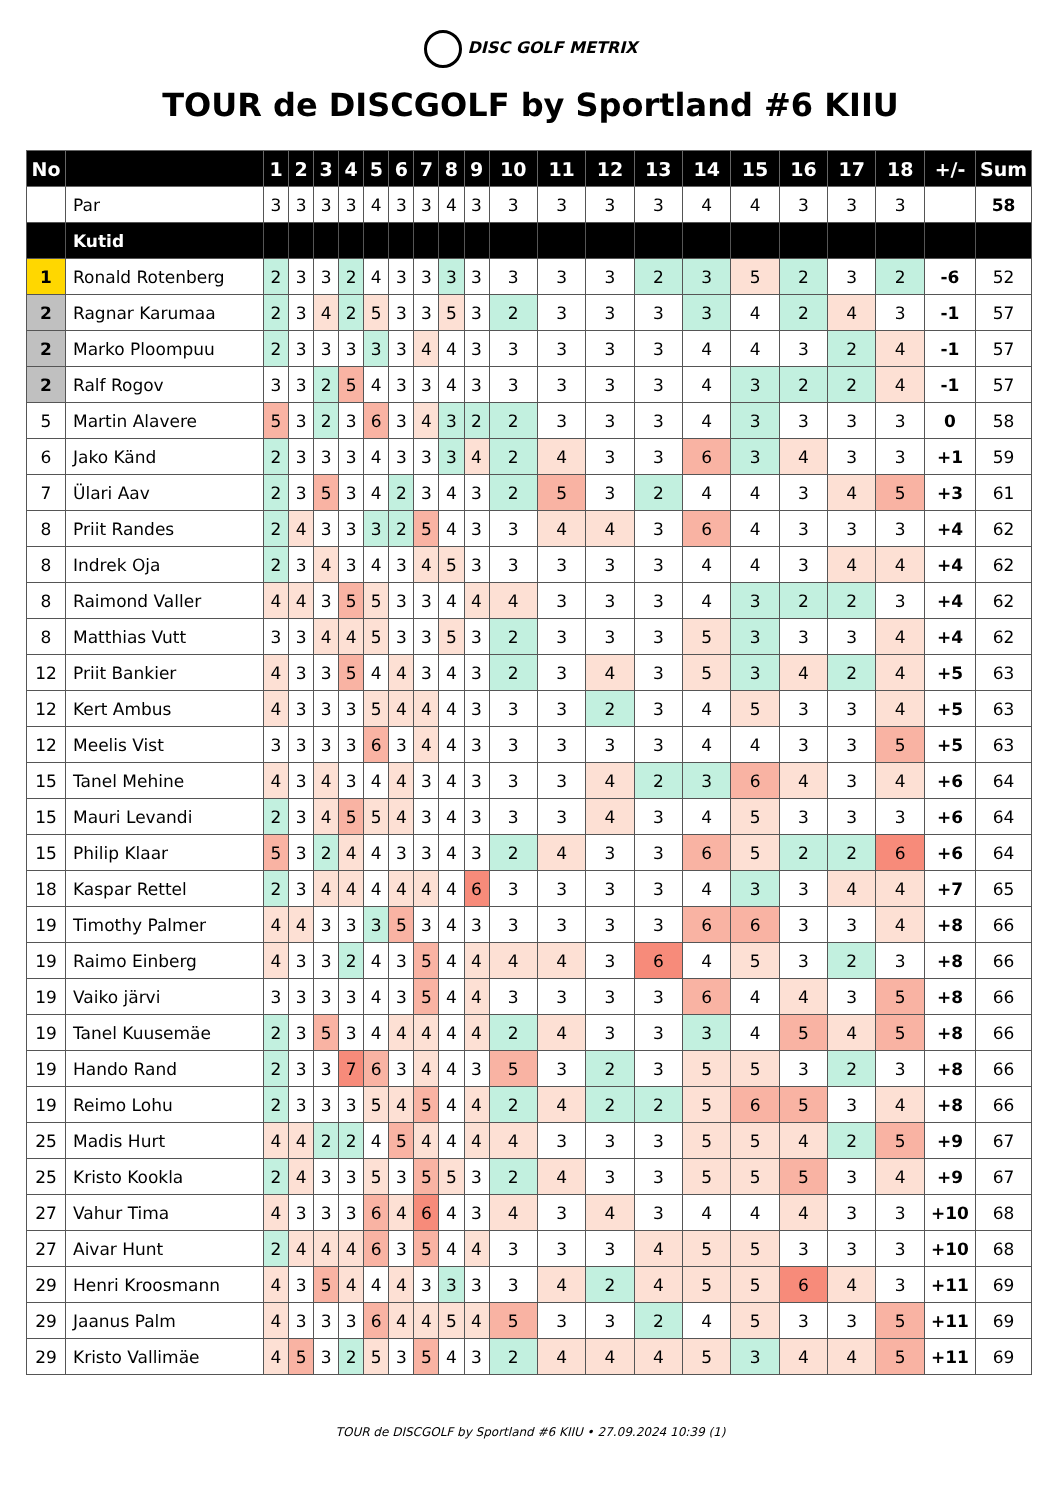DISC GOLF METRIX
TOUR de DISCGOLF by Sportland #6 KIIU
| No | | 1 | 2 | 3 | 4 | 5 | 6 | 7 | 8 | 9 | 10 | 11 | 12 | 13 | 14 | 15 | 16 | 17 | 18 | +/- | Sum |
| --- | --- | --- | --- | --- | --- | --- | --- | --- | --- | --- | --- | --- | --- | --- | --- | --- | --- | --- | --- | --- | --- |
| | Par | 3 | 3 | 3 | 3 | 4 | 3 | 3 | 4 | 3 | 3 | 3 | 3 | 3 | 4 | 4 | 3 | 3 | 3 | | 58 |
| | Kutid | | | | | | | | | | | | | | | | | | | | |
| 1 | Ronald Rotenberg | 2 | 3 | 3 | 2 | 4 | 3 | 3 | 3 | 3 | 3 | 3 | 3 | 2 | 3 | 5 | 2 | 3 | 2 | -6 | 52 |
| 2 | Ragnar Karumaa | 2 | 3 | 4 | 2 | 5 | 3 | 3 | 5 | 3 | 2 | 3 | 3 | 3 | 3 | 4 | 2 | 4 | 3 | -1 | 57 |
| 2 | Marko Ploompuu | 2 | 3 | 3 | 3 | 3 | 3 | 4 | 4 | 3 | 3 | 3 | 3 | 3 | 4 | 4 | 3 | 2 | 4 | -1 | 57 |
| 2 | Ralf Rogov | 3 | 3 | 2 | 5 | 4 | 3 | 3 | 4 | 3 | 3 | 3 | 3 | 3 | 4 | 3 | 2 | 2 | 4 | -1 | 57 |
| 5 | Martin Alavere | 5 | 3 | 2 | 3 | 6 | 3 | 4 | 3 | 2 | 2 | 3 | 3 | 3 | 4 | 3 | 3 | 3 | 3 | 0 | 58 |
| 6 | Jako Känd | 2 | 3 | 3 | 3 | 4 | 3 | 3 | 3 | 4 | 2 | 4 | 3 | 3 | 6 | 3 | 4 | 3 | 3 | +1 | 59 |
| 7 | Ülari Aav | 2 | 3 | 5 | 3 | 4 | 2 | 3 | 4 | 3 | 2 | 5 | 3 | 2 | 4 | 4 | 3 | 4 | 5 | +3 | 61 |
| 8 | Priit Randes | 2 | 4 | 3 | 3 | 3 | 2 | 5 | 4 | 3 | 3 | 4 | 4 | 3 | 6 | 4 | 3 | 3 | 3 | +4 | 62 |
| 8 | Indrek Oja | 2 | 3 | 4 | 3 | 4 | 3 | 4 | 5 | 3 | 3 | 3 | 3 | 3 | 4 | 4 | 3 | 4 | 4 | +4 | 62 |
| 8 | Raimond Valler | 4 | 4 | 3 | 5 | 5 | 3 | 3 | 4 | 4 | 4 | 3 | 3 | 3 | 4 | 3 | 2 | 2 | 3 | +4 | 62 |
| 8 | Matthias Vutt | 3 | 3 | 4 | 4 | 5 | 3 | 3 | 5 | 3 | 2 | 3 | 3 | 3 | 5 | 3 | 3 | 3 | 4 | +4 | 62 |
| 12 | Priit Bankier | 4 | 3 | 3 | 5 | 4 | 4 | 3 | 4 | 3 | 2 | 3 | 4 | 3 | 5 | 3 | 4 | 2 | 4 | +5 | 63 |
| 12 | Kert Ambus | 4 | 3 | 3 | 3 | 5 | 4 | 4 | 4 | 3 | 3 | 3 | 2 | 3 | 4 | 5 | 3 | 3 | 4 | +5 | 63 |
| 12 | Meelis Vist | 3 | 3 | 3 | 3 | 6 | 3 | 4 | 4 | 3 | 3 | 3 | 3 | 3 | 4 | 4 | 3 | 3 | 5 | +5 | 63 |
| 15 | Tanel Mehine | 4 | 3 | 4 | 3 | 4 | 4 | 3 | 4 | 3 | 3 | 3 | 4 | 2 | 3 | 6 | 4 | 3 | 4 | +6 | 64 |
| 15 | Mauri Levandi | 2 | 3 | 4 | 5 | 5 | 4 | 3 | 4 | 3 | 3 | 3 | 4 | 3 | 4 | 5 | 3 | 3 | 3 | +6 | 64 |
| 15 | Philip Klaar | 5 | 3 | 2 | 4 | 4 | 3 | 3 | 4 | 3 | 2 | 4 | 3 | 3 | 6 | 5 | 2 | 2 | 6 | +6 | 64 |
| 18 | Kaspar Rettel | 2 | 3 | 4 | 4 | 4 | 4 | 4 | 4 | 6 | 3 | 3 | 3 | 3 | 4 | 3 | 3 | 4 | 4 | +7 | 65 |
| 19 | Timothy Palmer | 4 | 4 | 3 | 3 | 3 | 5 | 3 | 4 | 3 | 3 | 3 | 3 | 3 | 6 | 6 | 3 | 3 | 4 | +8 | 66 |
| 19 | Raimo Einberg | 4 | 3 | 3 | 2 | 4 | 3 | 5 | 4 | 4 | 4 | 4 | 3 | 6 | 4 | 5 | 3 | 2 | 3 | +8 | 66 |
| 19 | Vaiko järvi | 3 | 3 | 3 | 3 | 4 | 3 | 5 | 4 | 4 | 3 | 3 | 3 | 3 | 6 | 4 | 4 | 3 | 5 | +8 | 66 |
| 19 | Tanel Kuusemäe | 2 | 3 | 5 | 3 | 4 | 4 | 4 | 4 | 4 | 2 | 4 | 3 | 3 | 3 | 4 | 5 | 4 | 5 | +8 | 66 |
| 19 | Hando Rand | 2 | 3 | 3 | 7 | 6 | 3 | 4 | 4 | 3 | 5 | 3 | 2 | 3 | 5 | 5 | 3 | 2 | 3 | +8 | 66 |
| 19 | Reimo Lohu | 2 | 3 | 3 | 3 | 5 | 4 | 5 | 4 | 4 | 2 | 4 | 2 | 2 | 5 | 6 | 5 | 3 | 4 | +8 | 66 |
| 25 | Madis Hurt | 4 | 4 | 2 | 2 | 4 | 5 | 4 | 4 | 4 | 4 | 3 | 3 | 3 | 5 | 5 | 4 | 2 | 5 | +9 | 67 |
| 25 | Kristo Kookla | 2 | 4 | 3 | 3 | 5 | 3 | 5 | 5 | 3 | 2 | 4 | 3 | 3 | 5 | 5 | 5 | 3 | 4 | +9 | 67 |
| 27 | Vahur Tima | 4 | 3 | 3 | 3 | 6 | 4 | 6 | 4 | 3 | 4 | 3 | 4 | 3 | 4 | 4 | 4 | 3 | 3 | +10 | 68 |
| 27 | Aivar Hunt | 2 | 4 | 4 | 4 | 6 | 3 | 5 | 4 | 4 | 3 | 3 | 3 | 4 | 5 | 5 | 3 | 3 | 3 | +10 | 68 |
| 29 | Henri Kroosmann | 4 | 3 | 5 | 4 | 4 | 4 | 3 | 3 | 3 | 3 | 4 | 2 | 4 | 5 | 5 | 6 | 4 | 3 | +11 | 69 |
| 29 | Jaanus Palm | 4 | 3 | 3 | 3 | 6 | 4 | 4 | 5 | 4 | 5 | 3 | 3 | 2 | 4 | 5 | 3 | 3 | 5 | +11 | 69 |
| 29 | Kristo Vallimäe | 4 | 5 | 3 | 2 | 5 | 3 | 5 | 4 | 3 | 2 | 4 | 4 | 4 | 5 | 3 | 4 | 4 | 5 | +11 | 69 |
TOUR de DISCGOLF by Sportland #6 KIIU • 27.09.2024 10:39 (1)